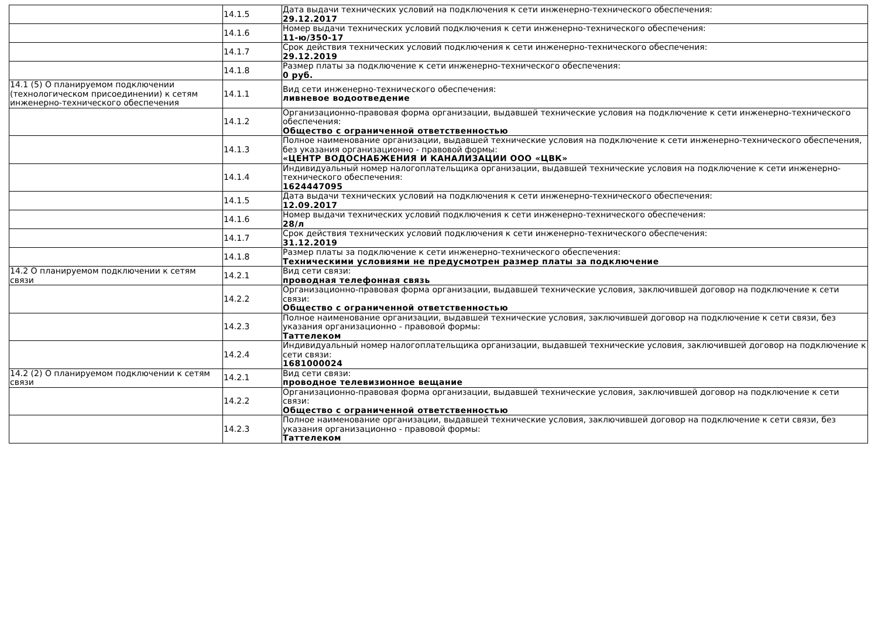| | 14.1.5 | Дата выдачи технических условий на подключения к сети инженерно-технического обеспечения: 29.12.2017 |
| | 14.1.6 | Номер выдачи технических условий подключения к сети инженерно-технического обеспечения: 11-ю/350-17 |
| | 14.1.7 | Срок действия технических условий подключения к сети инженерно-технического обеспечения: 29.12.2019 |
| | 14.1.8 | Размер платы за подключение к сети инженерно-технического обеспечения: 0 руб. |
| 14.1 (5) О планируемом подключении (технологическом присоединении) к сетям инженерно-технического обеспечения | 14.1.1 | Вид сети инженерно-технического обеспечения: ливневое водоотведение |
| | 14.1.2 | Организационно-правовая форма организации, выдавшей технические условия на подключение к сети инженерно-технического обеспечения: Общество с ограниченной ответственностью |
| | 14.1.3 | Полное наименование организации, выдавшей технические условия на подключение к сети инженерно-технического обеспечения, без указания организационно - правовой формы: «ЦЕНТР ВОДОСНАБЖЕНИЯ И КАНАЛИЗАЦИИ ООО «ЦВК» |
| | 14.1.4 | Индивидуальный номер налогоплательщика организации, выдавшей технические условия на подключение к сети инженерно-технического обеспечения: 1624447095 |
| | 14.1.5 | Дата выдачи технических условий на подключения к сети инженерно-технического обеспечения: 12.09.2017 |
| | 14.1.6 | Номер выдачи технических условий подключения к сети инженерно-технического обеспечения: 28/л |
| | 14.1.7 | Срок действия технических условий подключения к сети инженерно-технического обеспечения: 31.12.2019 |
| | 14.1.8 | Размер платы за подключение к сети инженерно-технического обеспечения: Техническими условиями не предусмотрен размер платы за подключение |
| 14.2 О планируемом подключении к сетям связи | 14.2.1 | Вид сети связи: проводная телефонная связь |
| | 14.2.2 | Организационно-правовая форма организации, выдавшей технические условия, заключившей договор на подключение к сети связи: Общество с ограниченной ответственностью |
| | 14.2.3 | Полное наименование организации, выдавшей технические условия, заключившей договор на подключение к сети связи, без указания организационно - правовой формы: Таттелеком |
| | 14.2.4 | Индивидуальный номер налогоплательщика организации, выдавшей технические условия, заключившей договор на подключение к сети связи: 1681000024 |
| 14.2 (2) О планируемом подключении к сетям связи | 14.2.1 | Вид сети связи: проводное телевизионное вещание |
| | 14.2.2 | Организационно-правовая форма организации, выдавшей технические условия, заключившей договор на подключение к сети связи: Общество с ограниченной ответственностью |
| | 14.2.3 | Полное наименование организации, выдавшей технические условия, заключившей договор на подключение к сети связи, без указания организационно - правовой формы: Таттелеком |